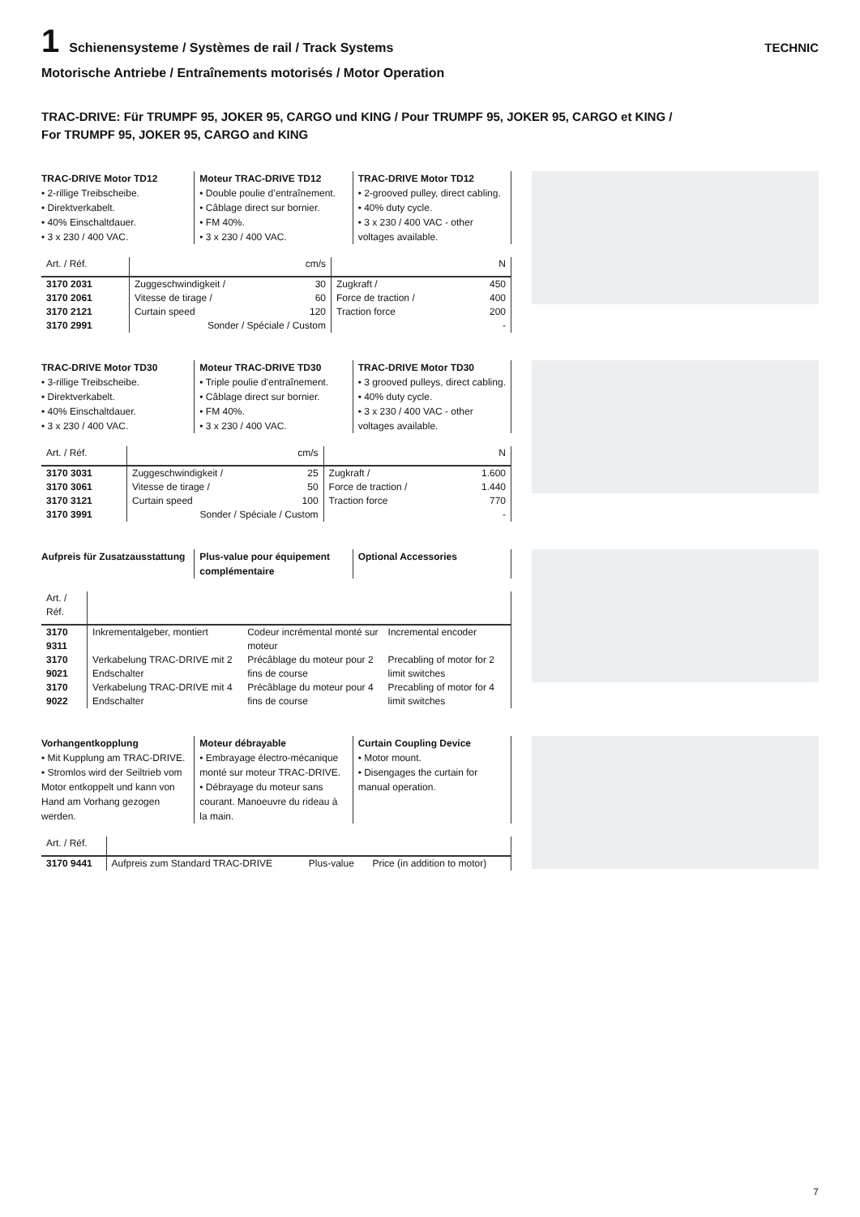1 Schienensysteme / Systèmes de rail / Track Systems TECHNIC
Motorische Antriebe / Entraînements motorisés / Motor Operation
TRAC-DRIVE: Für TRUMPF 95, JOKER 95, CARGO und KING / Pour TRUMPF 95, JOKER 95, CARGO et KING /
For TRUMPF 95, JOKER 95, CARGO and KING
TRAC-DRIVE Motor TD12
• 2-rillige Treibscheibe.
• Direktverkabelt.
• 40% Einschaltdauer.
• 3 x 230 / 400 VAC.
Moteur TRAC-DRIVE TD12
• Double poulie d’entraînement.
• Câblage direct sur bornier.
• FM 40%.
• 3 x 230 / 400 VAC.
TRAC-DRIVE Motor TD12
• 2-grooved pulley, direct cabling.
• 40% duty cycle.
• 3 x 230 / 400 VAC - other voltages available.
| Art. / Réf. | cm/s | | N | |
| 3170 2031 | Zuggeschwindigkeit / | 30 | Zugkraft / | 450 |
| 3170 2061 | Vitesse de tirage / | 60 | Force de traction / | 400 |
| 3170 2121 | Curtain speed | 120 | Traction force | 200 |
| 3170 2991 | Sonder / Spéciale / Custom | | | - |
TRAC-DRIVE Motor TD30
• 3-rillige Treibscheibe.
• Direktverkabelt.
• 40% Einschaltdauer.
• 3 x 230 / 400 VAC.
Moteur TRAC-DRIVE TD30
• Triple poulie d’entraînement.
• Câblage direct sur bornier.
• FM 40%.
• 3 x 230 / 400 VAC.
TRAC-DRIVE Motor TD30
• 3 grooved pulleys, direct cabling.
• 40% duty cycle.
• 3 x 230 / 400 VAC - other voltages available.
| Art. / Réf. | cm/s | | N | |
| 3170 3031 | Zuggeschwindigkeit / | 25 | Zugkraft / | 1.600 |
| 3170 3061 | Vitesse de tirage / | 50 | Force de traction / | 1.440 |
| 3170 3121 | Curtain speed | 100 | Traction force | 770 |
| 3170 3991 | Sonder / Spéciale / Custom | | | - |
Aufpreis für Zusatzausstattung
Plus-value pour équipement complémentaire
Optional Accessories
| Art. / Réf. | | | |
| 3170 9311 | Inkrementalgeber, montiert | Codeur incrémental monté sur moteur | Incremental encoder |
| 3170 9021 | Verkabelung TRAC-DRIVE mit 2 Endschalter | Précâblage du moteur pour 2 fins de course | Precabling of motor for 2 limit switches |
| 3170 9022 | Verkabelung TRAC-DRIVE mit 4 Endschalter | Précâblage du moteur pour 4 fins de course | Precabling of motor for 4 limit switches |
Vorhangentkopplung
• Mit Kupplung am TRAC-DRIVE.
• Stromlos wird der Seiltrieb vom Motor entkoppelt und kann von Hand am Vorhang gezogen werden.
Moteur débrayable
• Embrayage électro-mécanique monté sur moteur TRAC-DRIVE.
• Débrayage du moteur sans courant. Manoeuvre du rideau à la main.
Curtain Coupling Device
• Motor mount.
• Disengages the curtain for manual operation.
| Art. / Réf. | | | |
| 3170 9441 | Aufpreis zum Standard TRAC-DRIVE | Plus-value | Price (in addition to motor) |
7